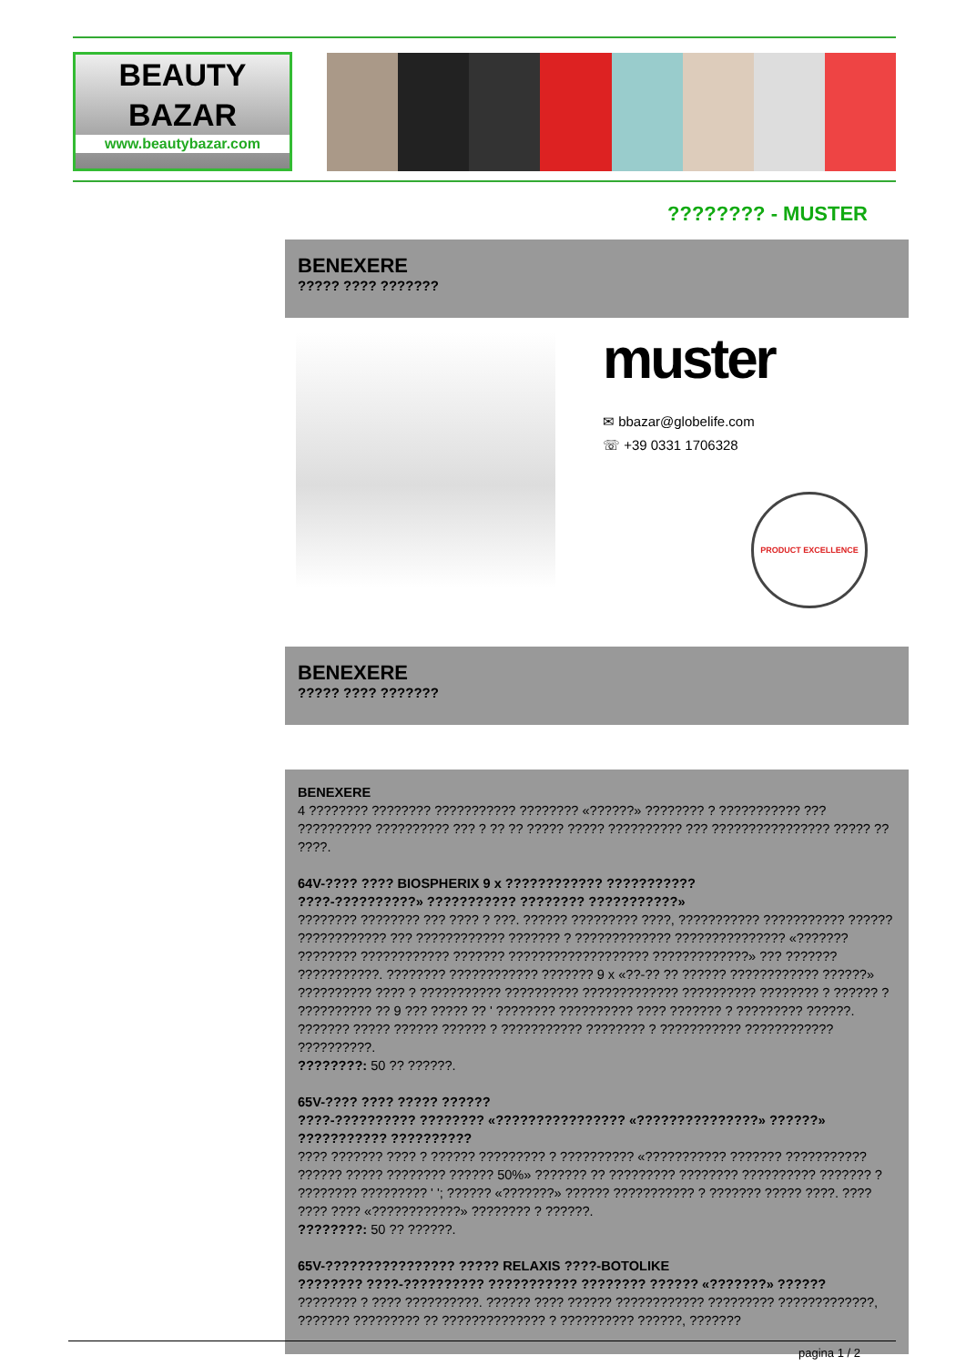BEAUTY
BAZAR
www.beautybazar.com
???????? - MUSTER
BENEXERE
????? ???? ???????
muster
✉ bbazar@globelife.com
☏ +39 0331 1706328
PRODUCT EXCELLENCE
BENEXERE
????? ???? ???????
BENEXERE
4 ???????? ???????? ??????????? ???????? «??????» ???????? ? ??????????? ??? ?????????? ?????????? ??? ? ?? ?? ????? ????? ?????????? ??? ???????????????? ????? ?? ????.
64V-???? ???? BIOSPHERIX 9 x ???????????? ???????????
????-??????????» ??????????? ???????? ???????????»
???????? ???????? ??? ???? ? ???. ?????? ????????? ????, ??????????? ??????????? ?????? ???????????? ??? ???????????? ??????? ? ????????????? ??????????????? «??????? ???????? ???????????? ??????? ??????????????????? ?????????????» ??? ??????? ???????????. ???????? ???????????? ??????? 9 x «??-?? ?? ?????? ???????????? ??????» ?????????? ???? ? ??????????? ?????????? ????????????? ?????????? ???????? ? ?????? ? ?????????? ?? 9 ??? ????? ?? ' ???????? ?????????? ???? ??????? ? ????????? ??????. ??????? ????? ?????? ?????? ? ??????????? ???????? ? ??????????? ???????????? ??????????.
????????: 50 ?? ??????.
65V-???? ???? ????? ??????
????-?????????? ???????? «???????????????? «???????????????» ??????» ??????????? ??????????
???? ??????? ???? ? ?????? ????????? ? ?????????? «??????????? ??????? ??????????? ?????? ????? ???????? ?????? 50%» ??????? ?? ????????? ???????? ?????????? ??????? ? ???????? ????????? ' '; ?????? «???????» ?????? ??????????? ? ??????? ????? ????. ???? ???? ???? «????????????» ???????? ? ??????.
????????: 50 ?? ??????.
65V-???????????????? ????? RELAXIS ????-BOTOLIKE
???????? ????-?????????? ??????????? ???????? ?????? «???????» ??????
???????? ? ???? ??????????. ?????? ???? ?????? ???????????? ????????? ?????????????, ??????? ????????? ?? ?????????????? ? ?????????? ??????, ???????
pagina 1 / 2